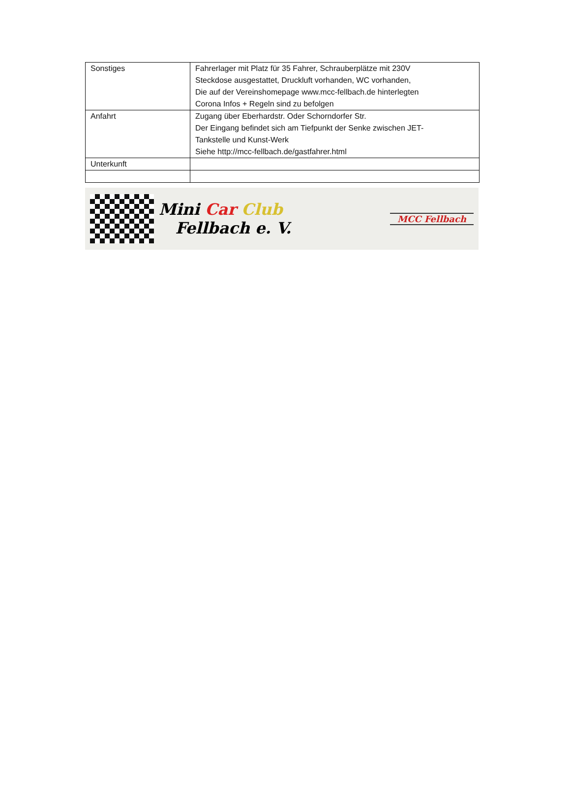| Sonstiges | Fahrerlager mit Platz für 35 Fahrer, Schrauberplätze mit 230V Steckdose ausgestattet, Druckluft vorhanden, WC vorhanden, Die auf der Vereinshomepage www.mcc-fellbach.de hinterlegten Corona Infos + Regeln sind zu befolgen |
| Anfahrt | Zugang über Eberhardstr. Oder Schorndorfer Str. Der Eingang befindet sich am Tiefpunkt der Senke zwischen JET- Tankstelle und Kunst-Werk Siehe http://mcc-fellbach.de/gastfahrer.html |
| Unterkunft | |
Mini Car Club
Fellbach e. V.
MCC Fellbach